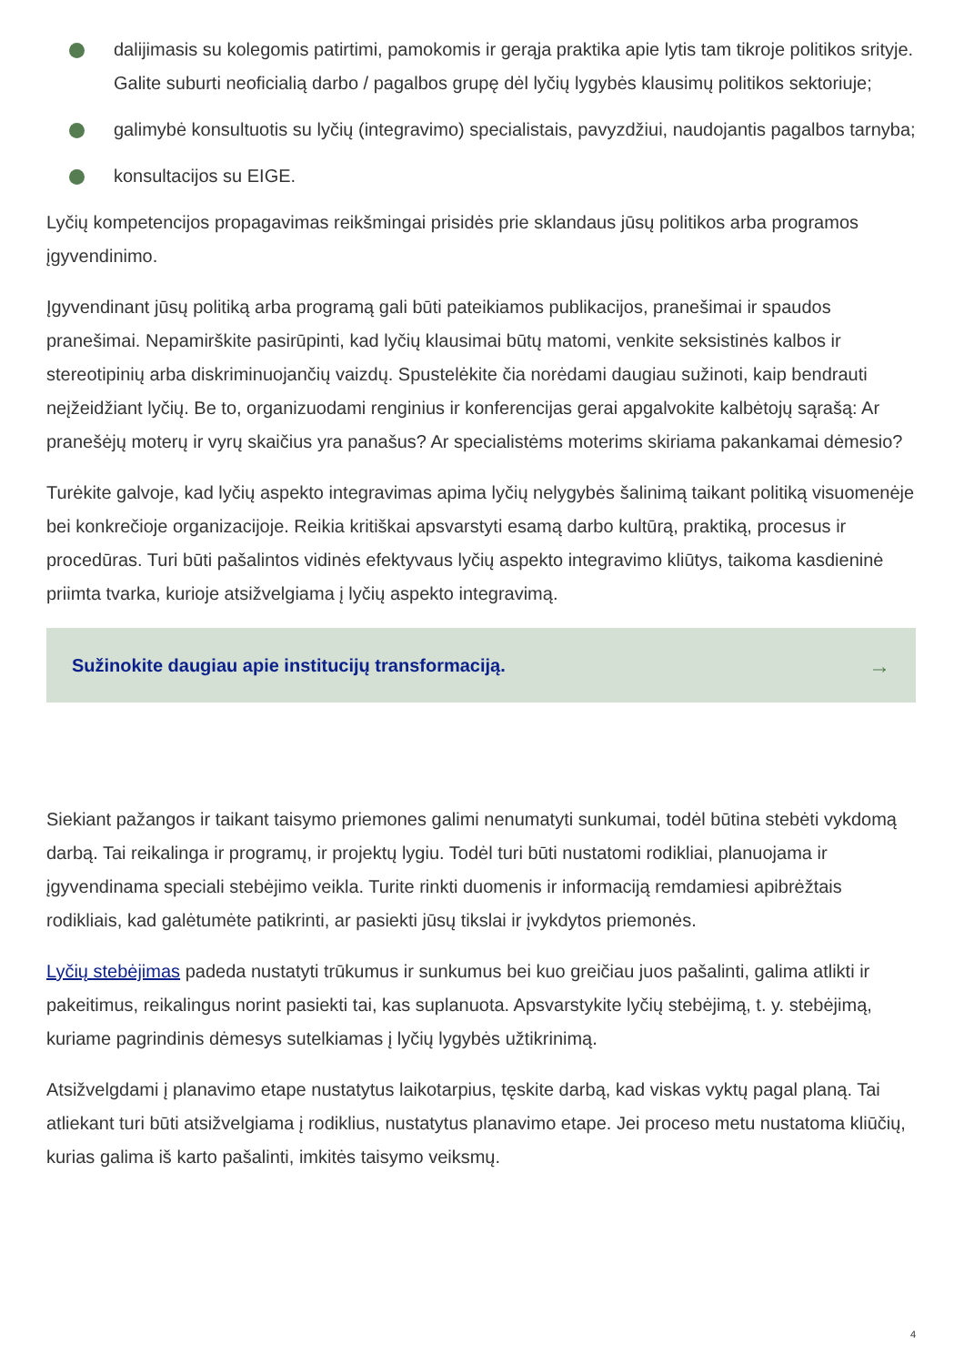dalijimasis su kolegomis patirtimi, pamokomis ir gerąja praktika apie lytis tam tikroje politikos srityje. Galite suburti neoficialią darbo / pagalbos grupę dėl lyčių lygybės klausimų politikos sektoriuje;
galimybė konsultuotis su lyčių (integravimo) specialistais, pavyzdžiui, naudojantis pagalbos tarnyba;
konsultacijos su EIGE.
Lyčių kompetencijos propagavimas reikšmingai prisidės prie sklandaus jūsų politikos arba programos įgyvendinimo.
Įgyvendinant jūsų politiką arba programą gali būti pateikiamos publikacijos, pranešimai ir spaudos pranešimai. Nepamirškite pasirūpinti, kad lyčių klausimai būtų matomi, venkite seksistinės kalbos ir stereotipinių arba diskriminuojančių vaizdų. Spustelėkite čia norėdami daugiau sužinoti, kaip bendrauti neįžeidžiant lyčių. Be to, organizuodami renginius ir konferencijas gerai apgalvokite kalbėtojų sąrašą: Ar pranešėjų moterų ir vyrų skaičius yra panašus? Ar specialistėms moterims skiriama pakankamai dėmesio?
Turėkite galvoje, kad lyčių aspekto integravimas apima lyčių nelygybės šalinimą taikant politiką visuomenėje bei konkrečioje organizacijoje. Reikia kritiškai apsvarstyti esamą darbo kultūrą, praktiką, procesus ir procedūras. Turi būti pašalintos vidinės efektyvaus lyčių aspekto integravimo kliūtys, taikoma kasdieninė priimta tvarka, kurioje atsižvelgiama į lyčių aspekto integravimą.
Sužinokite daugiau apie institucijų transformaciją. →
Siekiant pažangos ir taikant taisymo priemones galimi nenumatyti sunkumai, todėl būtina stebėti vykdomą darbą. Tai reikalinga ir programų, ir projektų lygiu. Todėl turi būti nustatomi rodikliai, planuojama ir įgyvendinama speciali stebėjimo veikla. Turite rinkti duomenis ir informaciją remdamiesi apibrėžtais rodikliais, kad galėtumėte patikrinti, ar pasiekti jūsų tikslai ir įvykdytos priemonės.
Lyčių stebėjimas padeda nustatyti trūkumus ir sunkumus bei kuo greičiau juos pašalinti, galima atlikti ir pakeitimus, reikalingus norint pasiekti tai, kas suplanuota. Apsvarstykite lyčių stebėjimą, t. y. stebėjimą, kuriame pagrindinis dėmesys sutelkiamas į lyčių lygybės užtikrinimą.
Atsižvelgdami į planavimo etape nustatytus laikotarpius, tęskite darbą, kad viskas vyktų pagal planą. Tai atliekant turi būti atsižvelgiama į rodiklius, nustatytus planavimo etape. Jei proceso metu nustatoma kliūčių, kurias galima iš karto pašalinti, imkitės taisymo veiksmų.
4